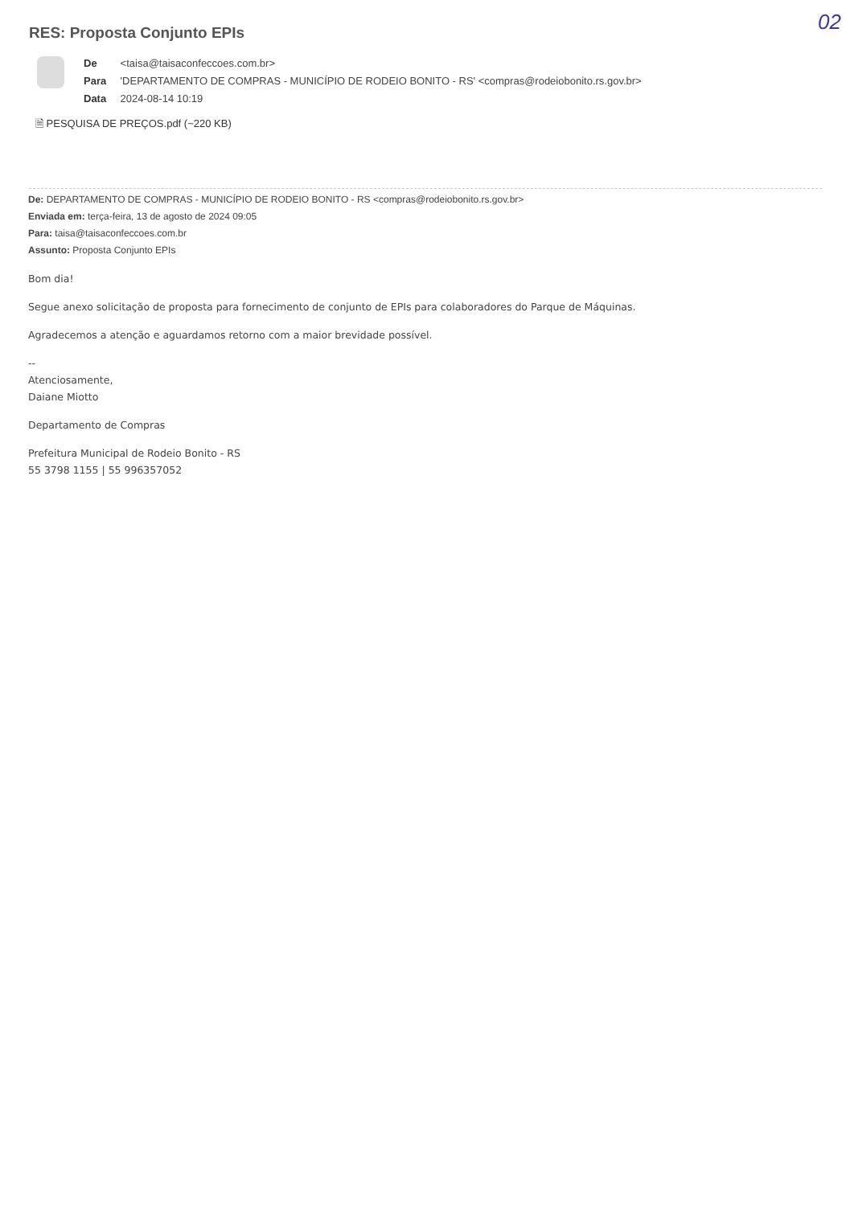RES: Proposta Conjunto EPIs 02
De <taisa@taisaconfeccoes.com.br>
Para 'DEPARTAMENTO DE COMPRAS - MUNICÍPIO DE RODEIO BONITO - RS' <compras@rodeiobonito.rs.gov.br>
Data 2024-08-14 10:19
🗎 PESQUISA DE PREÇOS.pdf (~220 KB)
De: DEPARTAMENTO DE COMPRAS - MUNICÍPIO DE RODEIO BONITO - RS <compras@rodeiobonito.rs.gov.br>
Enviada em: terça-feira, 13 de agosto de 2024 09:05
Para: taisa@taisaconfeccoes.com.br
Assunto: Proposta Conjunto EPIs
Bom dia!
Segue anexo solicitação de proposta para fornecimento de conjunto de EPIs para colaboradores do Parque de Máquinas.
Agradecemos a atenção e aguardamos retorno com a maior brevidade possível.
--
Atenciosamente,
Daiane Miotto
Departamento de Compras
Prefeitura Municipal de Rodeio Bonito - RS
55 3798 1155 | 55 996357052